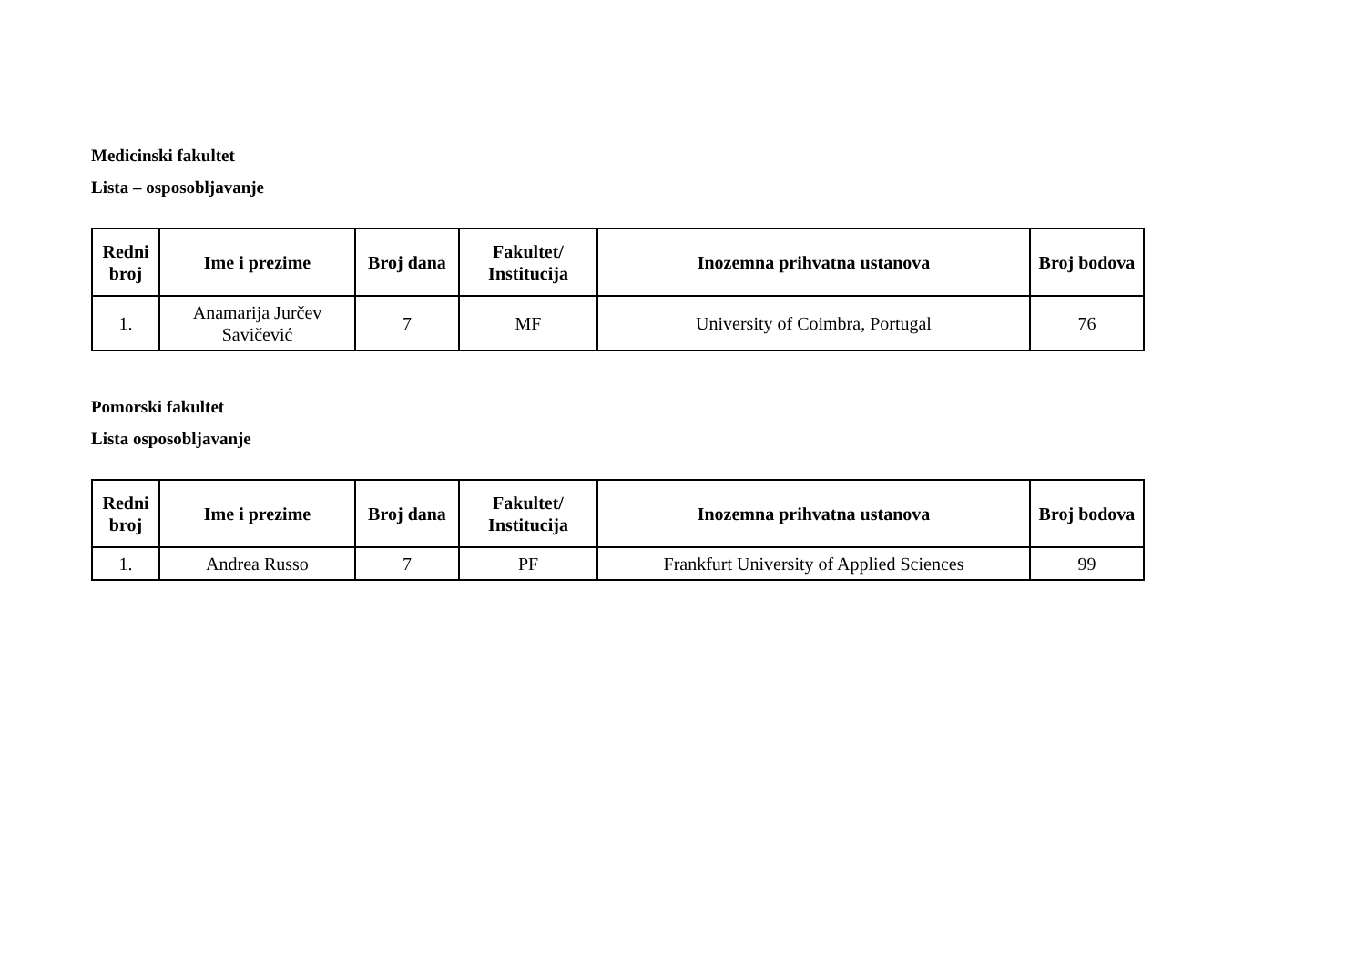Medicinski fakultet
Lista – osposobljavanje
| Redni broj | Ime i prezime | Broj dana | Fakultet/ Institucija | Inozemna prihvatna ustanova | Broj bodova |
| --- | --- | --- | --- | --- | --- |
| 1. | Anamarija Jurčev Savičević | 7 | MF | University of Coimbra, Portugal | 76 |
Pomorski fakultet
Lista osposobljavanje
| Redni broj | Ime i prezime | Broj dana | Fakultet/ Institucija | Inozemna prihvatna ustanova | Broj bodova |
| --- | --- | --- | --- | --- | --- |
| 1. | Andrea Russo | 7 | PF | Frankfurt University of Applied Sciences | 99 |